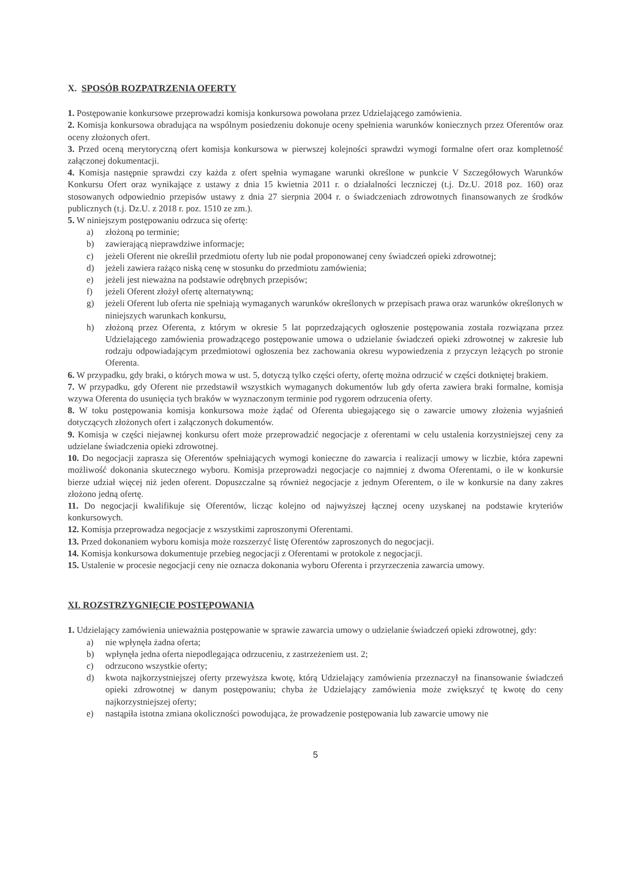X. SPOSÓB ROZPATRZENIA OFERTY
1. Postępowanie konkursowe przeprowadzi komisja konkursowa powołana przez Udzielającego zamówienia.
2. Komisja konkursowa obradująca na wspólnym posiedzeniu dokonuje oceny spełnienia warunków koniecznych przez Oferentów oraz oceny złożonych ofert.
3. Przed oceną merytoryczną ofert komisja konkursowa w pierwszej kolejności sprawdzi wymogi formalne ofert oraz kompletność załączonej dokumentacji.
4. Komisja następnie sprawdzi czy każda z ofert spełnia wymagane warunki określone w punkcie V Szczegółowych Warunków Konkursu Ofert oraz wynikające z ustawy z dnia 15 kwietnia 2011 r. o działalności leczniczej (t.j. Dz.U. 2018 poz. 160) oraz stosowanych odpowiednio przepisów ustawy z dnia 27 sierpnia 2004 r. o świadczeniach zdrowotnych finansowanych ze środków publicznych (t.j. Dz.U. z 2018 r. poz. 1510 ze zm.).
5. W niniejszym postępowaniu odrzuca się ofertę:
a) złożoną po terminie;
b) zawierającą nieprawdziwe informacje;
c) jeżeli Oferent nie określił przedmiotu oferty lub nie podał proponowanej ceny świadczeń opieki zdrowotnej;
d) jeżeli zawiera rażąco niską cenę w stosunku do przedmiotu zamówienia;
e) jeżeli jest nieważna na podstawie odrębnych przepisów;
f) jeżeli Oferent złożył ofertę alternatywną;
g) jeżeli Oferent lub oferta nie spełniają wymaganych warunków określonych w przepisach prawa oraz warunków określonych w niniejszych warunkach konkursu,
h) złożoną przez Oferenta, z którym w okresie 5 lat poprzedzających ogłoszenie postępowania została rozwiązana przez Udzielającego zamówienia prowadzącego postępowanie umowa o udzielanie świadczeń opieki zdrowotnej w zakresie lub rodzaju odpowiadającym przedmiotowi ogłoszenia bez zachowania okresu wypowiedzenia z przyczyn leżących po stronie Oferenta.
6. W przypadku, gdy braki, o których mowa w ust. 5, dotyczą tylko części oferty, ofertę można odrzucić w części dotkniętej brakiem.
7. W przypadku, gdy Oferent nie przedstawił wszystkich wymaganych dokumentów lub gdy oferta zawiera braki formalne, komisja wzywa Oferenta do usunięcia tych braków w wyznaczonym terminie pod rygorem odrzucenia oferty.
8. W toku postępowania komisja konkursowa może żądać od Oferenta ubiegającego się o zawarcie umowy złożenia wyjaśnień dotyczących złożonych ofert i załączonych dokumentów.
9. Komisja w części niejawnej konkursu ofert może przeprowadzić negocjacje z oferentami w celu ustalenia korzystniejszej ceny za udzielane świadczenia opieki zdrowotnej.
10. Do negocjacji zaprasza się Oferentów spełniających wymogi konieczne do zawarcia i realizacji umowy w liczbie, która zapewni możliwość dokonania skutecznego wyboru. Komisja przeprowadzi negocjacje co najmniej z dwoma Oferentami, o ile w konkursie bierze udział więcej niż jeden oferent. Dopuszczalne są również negocjacje z jednym Oferentem, o ile w konkursie na dany zakres złożono jedną ofertę.
11. Do negocjacji kwalifikuje się Oferentów, licząc kolejno od najwyższej łącznej oceny uzyskanej na podstawie kryteriów konkursowych.
12. Komisja przeprowadza negocjacje z wszystkimi zaproszonymi Oferentami.
13. Przed dokonaniem wyboru komisja może rozszerzyć listę Oferentów zaproszonych do negocjacji.
14. Komisja konkursowa dokumentuje przebieg negocjacji z Oferentami w protokole z negocjacji.
15. Ustalenie w procesie negocjacji ceny nie oznacza dokonania wyboru Oferenta i przyrzeczenia zawarcia umowy.
XI. ROZSTRZYGNIĘCIE POSTĘPOWANIA
1. Udzielający zamówienia unieważnia postępowanie w sprawie zawarcia umowy o udzielanie świadczeń opieki zdrowotnej, gdy:
a) nie wpłynęła żadna oferta;
b) wpłynęła jedna oferta niepodlegająca odrzuceniu, z zastrzeżeniem ust. 2;
c) odrzucono wszystkie oferty;
d) kwota najkorzystniejszej oferty przewyższa kwotę, którą Udzielający zamówienia przeznaczył na finansowanie świadczeń opieki zdrowotnej w danym postępowaniu; chyba że Udzielający zamówienia może zwiększyć tę kwotę do ceny najkorzystniejszej oferty;
e) nastąpiła istotna zmiana okoliczności powodująca, że prowadzenie postępowania lub zawarcie umowy nie
5